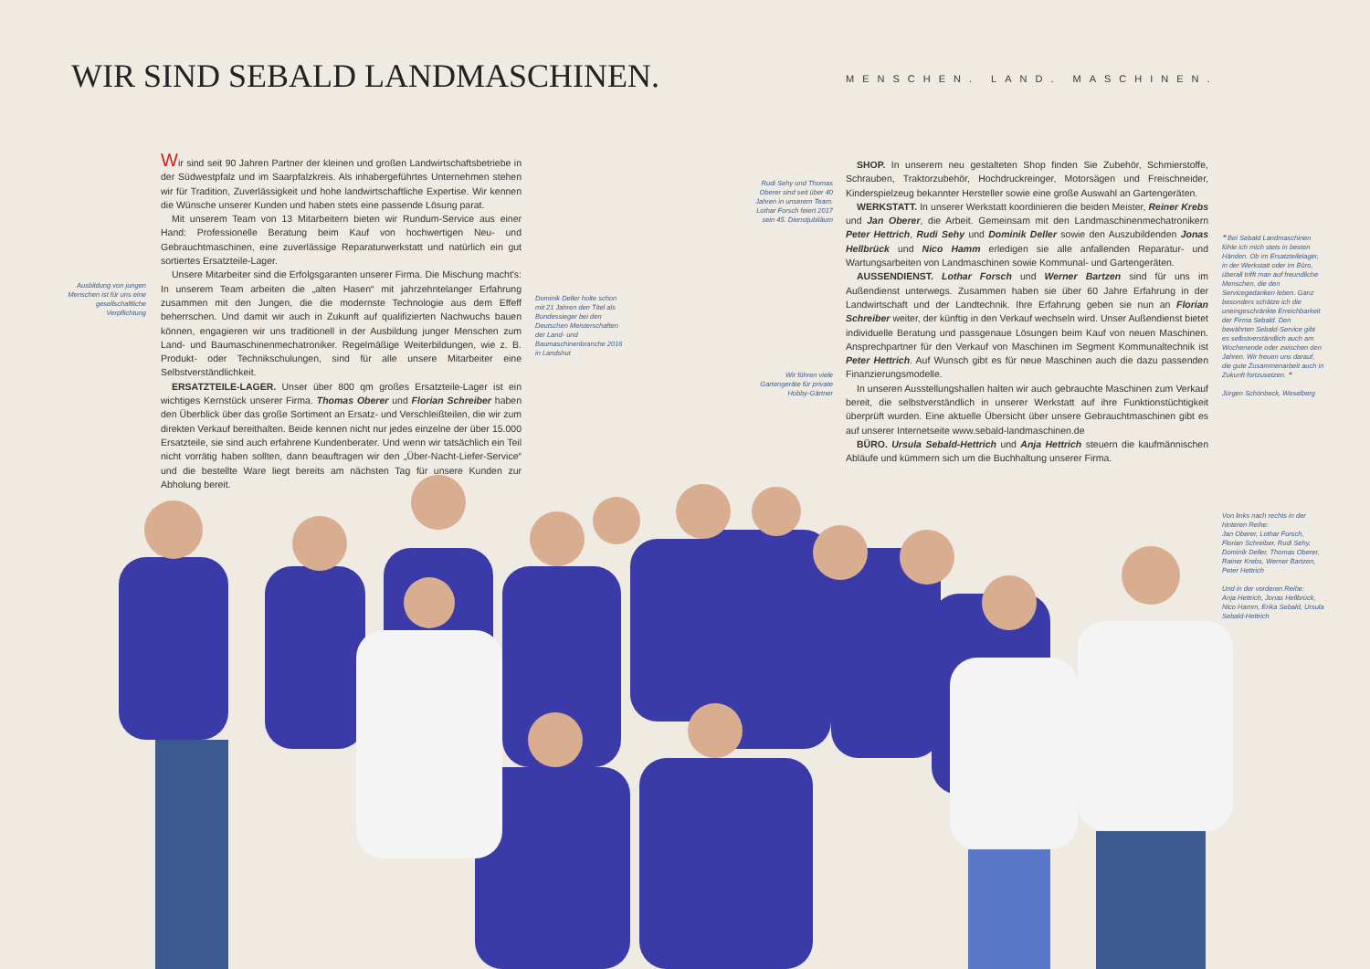WIR SIND SEBALD LANDMASCHINEN. MENSCHEN. LAND. MASCHINEN.
Ausbildung von jungen Menschen ist für uns eine gesellschaftliche Verpflichtung
Wir sind seit 90 Jahren Partner der kleinen und großen Landwirtschaftsbetriebe in der Südwestpfalz und im Saarpfalzkreis. Als inhabergeführtes Unternehmen stehen wir für Tradition, Zuverlässigkeit und hohe landwirtschaftliche Expertise. Wir kennen die Wünsche unserer Kunden und haben stets eine passende Lösung parat.
Mit unserem Team von 13 Mitarbeitern bieten wir Rundum-Service aus einer Hand: Professionelle Beratung beim Kauf von hochwertigen Neu- und Gebrauchtmaschinen, eine zuverlässige Reparaturwerkstatt und natürlich ein gut sortiertes Ersatzteile-Lager.
Unsere Mitarbeiter sind die Erfolgsgaranten unserer Firma. Die Mischung macht's: In unserem Team arbeiten die „alten Hasen“ mit jahrzehntelanger Erfahrung zusammen mit den Jungen, die die modernste Technologie aus dem Effeff beherrschen. Und damit wir auch in Zukunft auf qualifizierten Nachwuchs bauen können, engagieren wir uns traditionell in der Ausbildung junger Menschen zum Land- und Baumaschinenmechatroniker. Regelmäßige Weiterbildungen, wie z. B. Produkt- oder Technikschulungen, sind für alle unsere Mitarbeiter eine Selbstverständlichkeit.
ERSATZTEILE-LAGER. Unser über 800 qm großes Ersatzteile-Lager ist ein wichtiges Kernstück unserer Firma. Thomas Oberer und Florian Schreiber haben den Überblick über das große Sortiment an Ersatz- und Verschleißteilen, die wir zum direkten Verkauf bereithalten. Beide kennen nicht nur jedes einzelne der über 15.000 Ersatzteile, sie sind auch erfahrene Kundenberater. Und wenn wir tatsächlich ein Teil nicht vorrätig haben sollten, dann beauftragen wir den „Über-Nacht-Liefer-Service“ und die bestellte Ware liegt bereits am nächsten Tag für unsere Kunden zur Abholung bereit.
Dominik Deller holte schon mit 21 Jahren den Titel als Bundessieger bei den Deutschen Meisterschaften der Land- und Baumaschinenbranche 2016 in Landshut
Rudi Sehy und Thomas Oberer sind seit über 40 Jahren in unserem Team. Lothar Forsch feiert 2017 sein 45. Dienstjubiläum
Wir führen viele Gartengeräte für private Hobby-Gärtner
SHOP. In unserem neu gestalteten Shop finden Sie Zubehör, Schmierstoffe, Schrauben, Traktorzubehör, Hochdruckreinger, Motorsägen und Freischneider, Kinderspielzeug bekannter Hersteller sowie eine große Auswahl an Gartengeräten.
WERKSTATT. In unserer Werkstatt koordinieren die beiden Meister, Reiner Krebs und Jan Oberer, die Arbeit. Gemeinsam mit den Landmaschinenmechatronikern Peter Hettrich, Rudi Sehy und Dominik Deller sowie den Auszubildenden Jonas Hellbrück und Nico Hamm erledigen sie alle anfallenden Reparatur- und Wartungsarbeiten von Landmaschinen sowie Kommunal- und Gartengeräten.
AUSSENDIENST. Lothar Forsch und Werner Bartzen sind für uns im Außendienst unterwegs. Zusammen haben sie über 60 Jahre Erfahrung in der Landwirtschaft und der Landtechnik. Ihre Erfahrung geben sie nun an Florian Schreiber weiter, der künftig in den Verkauf wechseln wird. Unser Außendienst bietet individuelle Beratung und passgenaue Lösungen beim Kauf von neuen Maschinen. Ansprechpartner für den Verkauf von Maschinen im Segment Kommunaltechnik ist Peter Hettrich. Auf Wunsch gibt es für neue Maschinen auch die dazu passenden Finanzierungsmodelle.
In unseren Ausstellungshallen halten wir auch gebrauchte Maschinen zum Verkauf bereit, die selbstverständlich in unserer Werkstatt auf ihre Funktionstüchtigkeit überprüft wurden. Eine aktuelle Übersicht über unsere Gebrauchtmaschinen gibt es auf unserer Internetseite www.sebald-landmaschinen.de
BÜRO. Ursula Sebald-Hettrich und Anja Hettrich steuern die kaufmännischen Abläufe und kümmern sich um die Buchhaltung unserer Firma.
❞ Bei Sebald Landmaschinen fühle ich mich stets in besten Händen. Ob im Ersatzteilelager, in der Werkstatt oder im Büro, überall trifft man auf freundliche Menschen, die den Servicegedanken leben. Ganz besonders schätze ich die uneingeschränkte Erreichbarkeit der Firma Sebald. Den bewährten Sebald-Service gibt es selbstverständlich auch am Wochenende oder zwischen den Jahren. Wir freuen uns darauf, die gute Zusammenarbeit auch in Zukunft fortzusetzen. ❝
Jürgen Schönbeck, Weselberg
Von links nach rechts in der hinteren Reihe:
Jan Oberer, Lothar Forsch, Florian Schreiber, Rudi Sehy, Dominik Deller, Thomas Oberer, Rainer Krebs, Werner Bartzen, Peter Hettrich
Und in der vorderen Reihe:
Anja Hettrich, Jonas Hellbrück, Nico Hamm, Erika Sebald, Ursula Sebald-Hettrich